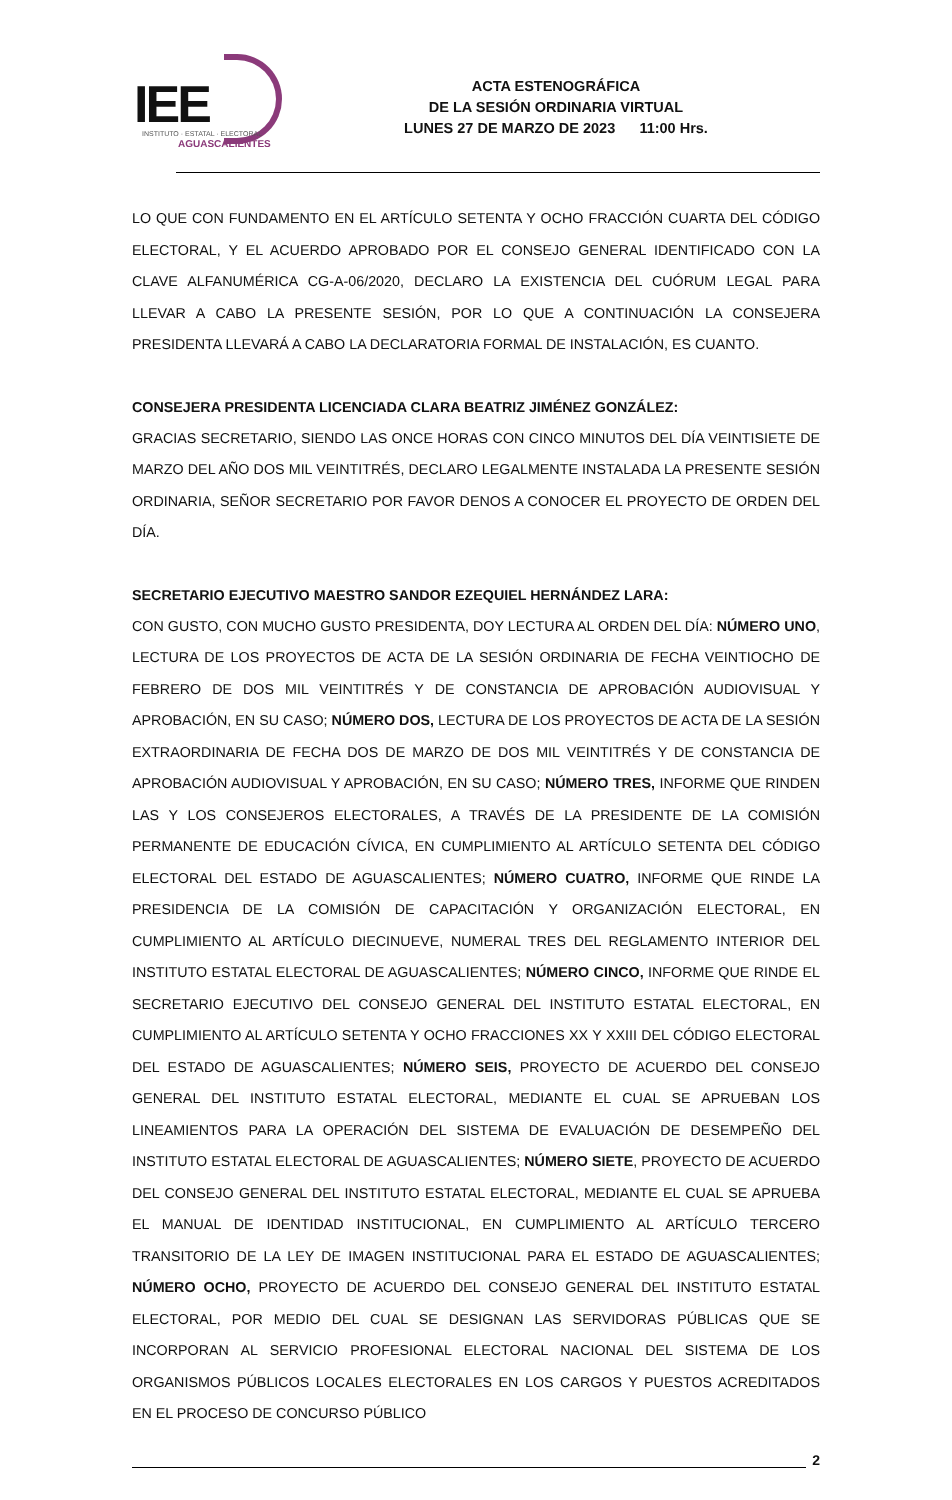IEE
INSTITUTO · ESTATAL · ELECTORAL
AGUASCALIENTES
ACTA ESTENOGRÁFICA
DE LA SESIÓN ORDINARIA VIRTUAL
LUNES 27 DE MARZO DE 2023 11:00 Hrs.
LO QUE CON FUNDAMENTO EN EL ARTÍCULO SETENTA Y OCHO FRACCIÓN CUARTA DEL CÓDIGO ELECTORAL, Y EL ACUERDO APROBADO POR EL CONSEJO GENERAL IDENTIFICADO CON LA CLAVE ALFANUMÉRICA CG-A-06/2020, DECLARO LA EXISTENCIA DEL CUÓRUM LEGAL PARA LLEVAR A CABO LA PRESENTE SESIÓN, POR LO QUE A CONTINUACIÓN LA CONSEJERA PRESIDENTA LLEVARÁ A CABO LA DECLARATORIA FORMAL DE INSTALACIÓN, ES CUANTO.
CONSEJERA PRESIDENTA LICENCIADA CLARA BEATRIZ JIMÉNEZ GONZÁLEZ:
GRACIAS SECRETARIO, SIENDO LAS ONCE HORAS CON CINCO MINUTOS DEL DÍA VEINTISIETE DE MARZO DEL AÑO DOS MIL VEINTITRÉS, DECLARO LEGALMENTE INSTALADA LA PRESENTE SESIÓN ORDINARIA, SEÑOR SECRETARIO POR FAVOR DENOS A CONOCER EL PROYECTO DE ORDEN DEL DÍA.
SECRETARIO EJECUTIVO MAESTRO SANDOR EZEQUIEL HERNÁNDEZ LARA:
CON GUSTO, CON MUCHO GUSTO PRESIDENTA, DOY LECTURA AL ORDEN DEL DÍA: NÚMERO UNO, LECTURA DE LOS PROYECTOS DE ACTA DE LA SESIÓN ORDINARIA DE FECHA VEINTIOCHO DE FEBRERO DE DOS MIL VEINTITRÉS Y DE CONSTANCIA DE APROBACIÓN AUDIOVISUAL Y APROBACIÓN, EN SU CASO; NÚMERO DOS, LECTURA DE LOS PROYECTOS DE ACTA DE LA SESIÓN EXTRAORDINARIA DE FECHA DOS DE MARZO DE DOS MIL VEINTITRÉS Y DE CONSTANCIA DE APROBACIÓN AUDIOVISUAL Y APROBACIÓN, EN SU CASO; NÚMERO TRES, INFORME QUE RINDEN LAS Y LOS CONSEJEROS ELECTORALES, A TRAVÉS DE LA PRESIDENTE DE LA COMISIÓN PERMANENTE DE EDUCACIÓN CÍVICA, EN CUMPLIMIENTO AL ARTÍCULO SETENTA DEL CÓDIGO ELECTORAL DEL ESTADO DE AGUASCALIENTES; NÚMERO CUATRO, INFORME QUE RINDE LA PRESIDENCIA DE LA COMISIÓN DE CAPACITACIÓN Y ORGANIZACIÓN ELECTORAL, EN CUMPLIMIENTO AL ARTÍCULO DIECINUEVE, NUMERAL TRES DEL REGLAMENTO INTERIOR DEL INSTITUTO ESTATAL ELECTORAL DE AGUASCALIENTES; NÚMERO CINCO, INFORME QUE RINDE EL SECRETARIO EJECUTIVO DEL CONSEJO GENERAL DEL INSTITUTO ESTATAL ELECTORAL, EN CUMPLIMIENTO AL ARTÍCULO SETENTA Y OCHO FRACCIONES XX Y XXIII DEL CÓDIGO ELECTORAL DEL ESTADO DE AGUASCALIENTES; NÚMERO SEIS, PROYECTO DE ACUERDO DEL CONSEJO GENERAL DEL INSTITUTO ESTATAL ELECTORAL, MEDIANTE EL CUAL SE APRUEBAN LOS LINEAMIENTOS PARA LA OPERACIÓN DEL SISTEMA DE EVALUACIÓN DE DESEMPEÑO DEL INSTITUTO ESTATAL ELECTORAL DE AGUASCALIENTES; NÚMERO SIETE, PROYECTO DE ACUERDO DEL CONSEJO GENERAL DEL INSTITUTO ESTATAL ELECTORAL, MEDIANTE EL CUAL SE APRUEBA EL MANUAL DE IDENTIDAD INSTITUCIONAL, EN CUMPLIMIENTO AL ARTÍCULO TERCERO TRANSITORIO DE LA LEY DE IMAGEN INSTITUCIONAL PARA EL ESTADO DE AGUASCALIENTES; NÚMERO OCHO, PROYECTO DE ACUERDO DEL CONSEJO GENERAL DEL INSTITUTO ESTATAL ELECTORAL, POR MEDIO DEL CUAL SE DESIGNAN LAS SERVIDORAS PÚBLICAS QUE SE INCORPORAN AL SERVICIO PROFESIONAL ELECTORAL NACIONAL DEL SISTEMA DE LOS ORGANISMOS PÚBLICOS LOCALES ELECTORALES EN LOS CARGOS Y PUESTOS ACREDITADOS EN EL PROCESO DE CONCURSO PÚBLICO
2